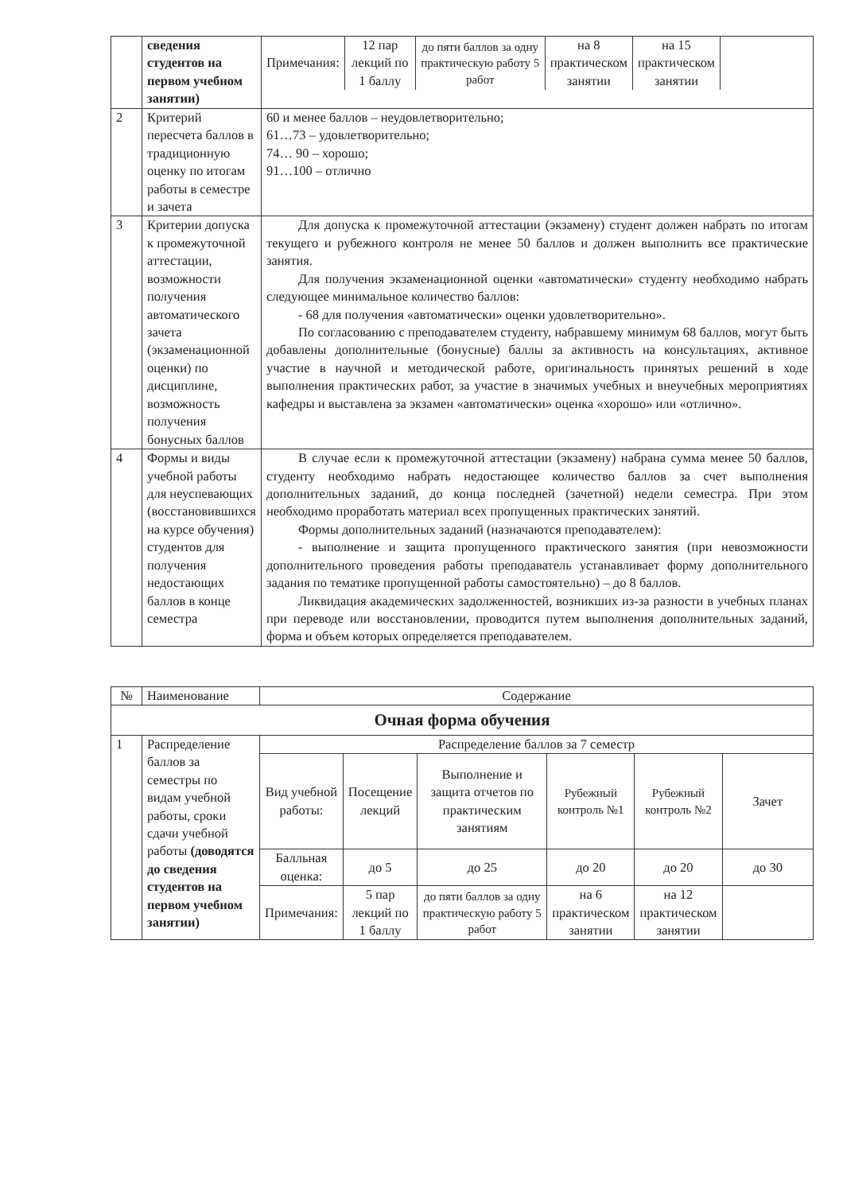| | сведения студентов на первом учебном занятии) | / Примечания: / 12 пар лекций по 1 баллу / до пяти баллов за одну практическую работу 5 работ / на 8 практическом занятии / на 15 практическом занятии / / |
| 2 | Критерий пересчета баллов в традиционную оценку по итогам работы в семестре и зачета | 60 и менее баллов – неудовлетворительно; 61…73 – удовлетворительно; 74… 90 – хорошо; 91…100 – отлично |
| 3 | Критерии допуска к промежуточной аттестации, возможности получения автоматического зачета (экзаменационной оценки) по дисциплине, возможность получения бонусных баллов | Для допуска к промежуточной аттестации (экзамену) студент должен набрать по итогам текущего и рубежного контроля не менее 50 баллов и должен выполнить все практические занятия. Для получения экзаменационной оценки «автоматически» студенту необходимо набрать следующее минимальное количество баллов: - 68 для получения «автоматически» оценки удовлетворительно». По согласованию с преподавателем студенту, набравшему минимум 68 баллов, могут быть добавлены дополнительные (бонусные) баллы за активность на консультациях, активное участие в научной и методической работе, оригинальность принятых решений в ходе выполнения практических работ, за участие в значимых учебных и внеучебных мероприятиях кафедры и выставлена за экзамен «автоматически» оценка «хорошо» или «отлично». |
| 4 | Формы и виды учебной работы для неуспевающих (восстановившихся на курсе обучения) студентов для получения недостающих баллов в конце семестра | В случае если к промежуточной аттестации (экзамену) набрана сумма менее 50 баллов, студенту необходимо набрать недостающее количество баллов за счет выполнения дополнительных заданий, до конца последней (зачетной) недели семестра. При этом необходимо проработать материал всех пропущенных практических занятий. Формы дополнительных заданий (назначаются преподавателем): - выполнение и защита пропущенного практического занятия (при невозможности дополнительного проведения работы преподаватель устанавливает форму дополнительного задания по тематике пропущенной работы самостоятельно) – до 8 баллов. Ликвидация академических задолженностей, возникших из-за разности в учебных планах при переводе или восстановлении, проводится путем выполнения дополнительных заданий, форма и объем которых определяется преподавателем. |
| № | Наименование | Содержание | | | | | |
| --- | --- | --- | --- | --- | --- | --- | --- |
| Очная форма обучения | | | | | | | |
| 1 | Распределение баллов за семестры по видам учебной работы, сроки сдачи учебной работы (доводятся до сведения студентов на первом учебном занятии) | Распределение баллов за 7 семестр | | | | | |
| | | Вид учебной работы: | Посещение лекций | Выполнение и защита отчетов по практическим занятиям | Рубежный контроль №1 | Рубежный контроль №2 | Зачет |
| | | Балльная оценка: | до 5 | до 25 | до 20 | до 20 | до 30 |
| | | Примечания: | 5 пар лекций по 1 баллу | до пяти баллов за одну практическую работу 5 работ | на 6 практическом занятии | на 12 практическом занятии | |